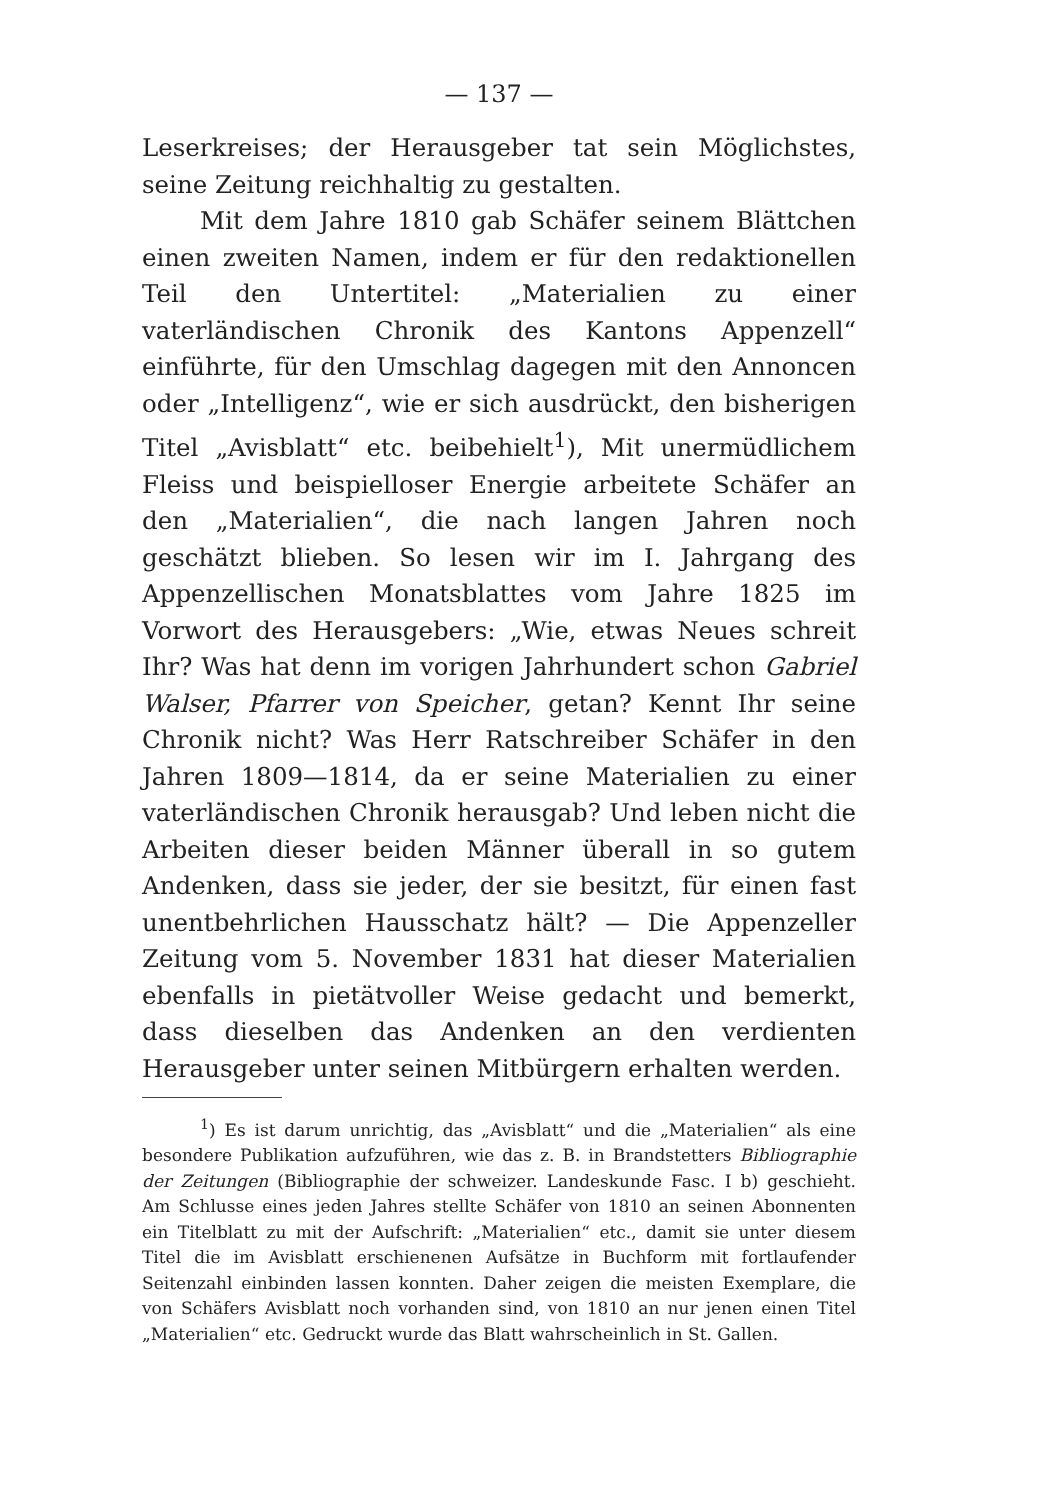— 137 —
Leserkreises; der Herausgeber tat sein Möglichstes, seine Zeitung reichhaltig zu gestalten.
Mit dem Jahre 1810 gab Schäfer seinem Blättchen einen zweiten Namen, indem er für den redaktionellen Teil den Untertitel: „Materialien zu einer vaterländischen Chronik des Kantons Appenzell“ einführte, für den Umschlag dagegen mit den Annoncen oder „Intelligenz“, wie er sich ausdrückt, den bisherigen Titel „Avisblatt“ etc. beibehielt<sup>1</sup>), Mit unermüdlichem Fleiss und beispielloser Energie arbeitete Schäfer an den „Materialien“, die nach langen Jahren noch geschätzt blieben. So lesen wir im I. Jahrgang des Appenzellischen Monatsblattes vom Jahre 1825 im Vorwort des Herausgebers: „Wie, etwas Neues schreit Ihr? Was hat denn im vorigen Jahrhundert schon Gabriel Walser, Pfarrer von Speicher, getan? Kennt Ihr seine Chronik nicht? Was Herr Ratschreiber Schäfer in den Jahren 1809—1814, da er seine Materialien zu einer vaterländischen Chronik herausgab? Und leben nicht die Arbeiten dieser beiden Männer überall in so gutem Andenken, dass sie jeder, der sie besitzt, für einen fast unentbehrlichen Hausschatz hält? — Die Appenzeller Zeitung vom 5. November 1831 hat dieser Materialien ebenfalls in pietätvoller Weise gedacht und bemerkt, dass dieselben das Andenken an den verdienten Herausgeber unter seinen Mitbürgern erhalten werden.
<sup>1</sup>) Es ist darum unrichtig, das „Avisblatt“ und die „Materialien“ als eine besondere Publikation aufzuführen, wie das z. B. in Brandstetters Bibliographie der Zeitungen (Bibliographie der schweizer. Landeskunde Fasc. I b) geschieht. Am Schlusse eines jeden Jahres stellte Schäfer von 1810 an seinen Abonnenten ein Titelblatt zu mit der Aufschrift: „Materialien“ etc., damit sie unter diesem Titel die im Avisblatt erschienenen Aufsätze in Buchform mit fortlaufender Seitenzahl einbinden lassen konnten. Daher zeigen die meisten Exemplare, die von Schäfers Avisblatt noch vorhanden sind, von 1810 an nur jenen einen Titel „Materialien“ etc. Gedruckt wurde das Blatt wahrscheinlich in St. Gallen.